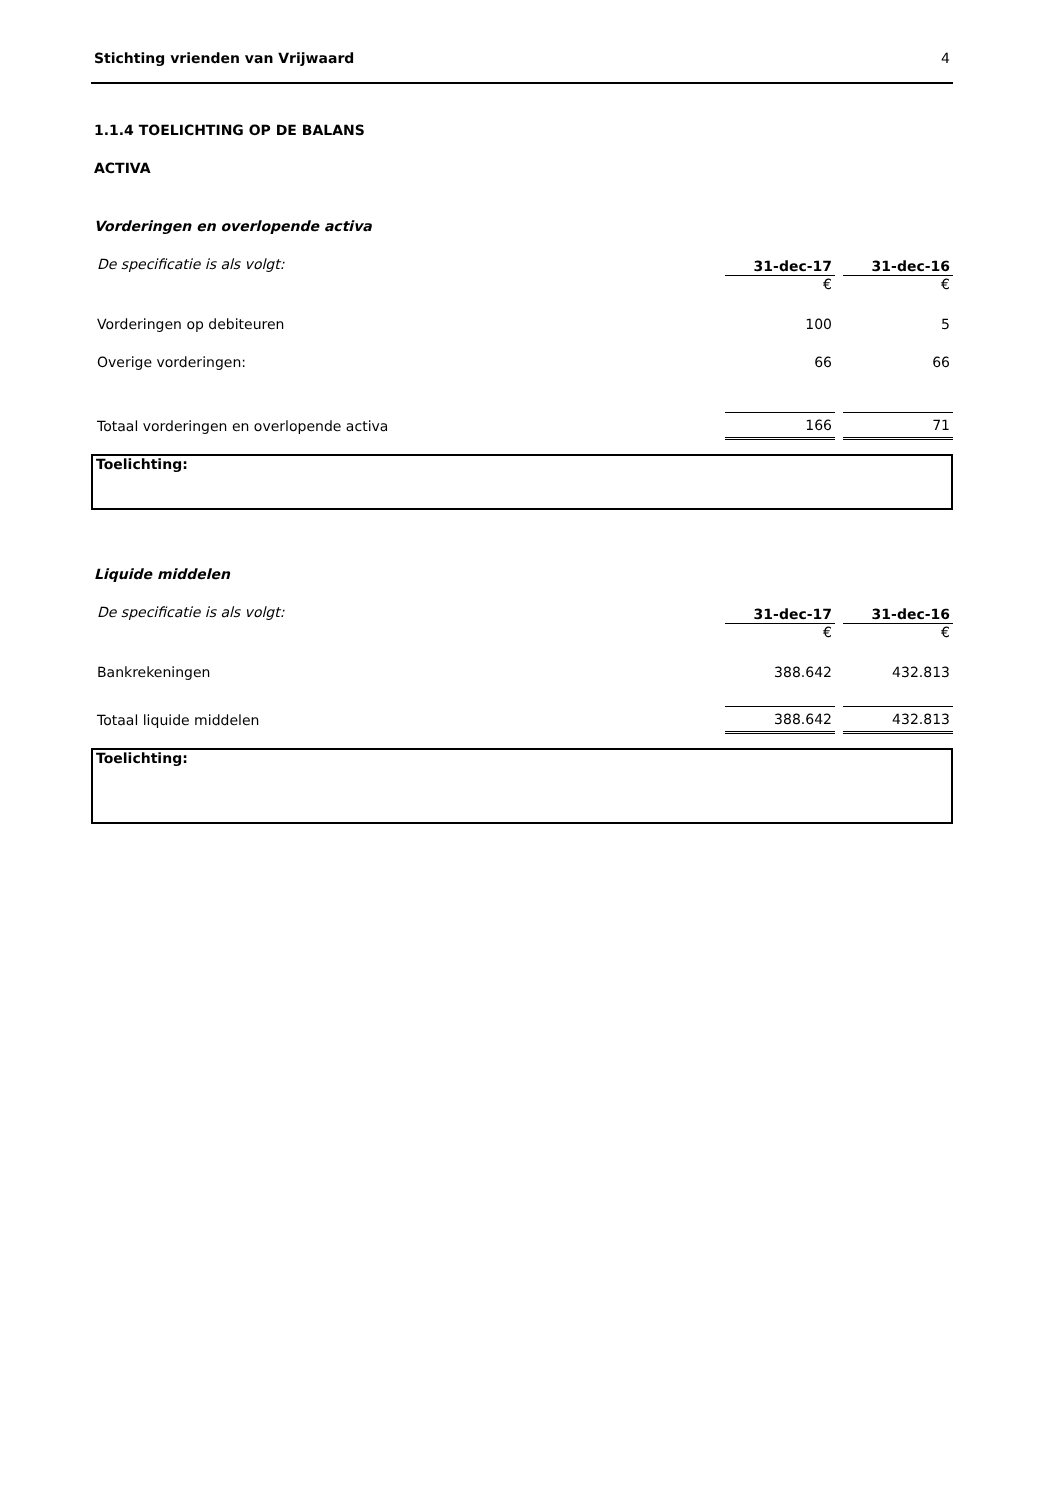Stichting vrienden van Vrijwaard 4
1.1.4 TOELICHTING OP DE BALANS
ACTIVA
Vorderingen en overlopende activa
| De specificatie is als volgt: | 31-dec-17 | 31-dec-16 |
| | € | € |
| Vorderingen op debiteuren | 100 | 5 |
| Overige vorderingen: | 66 | 66 |
| Totaal vorderingen en overlopende activa | 166 | 71 |
Toelichting:
Liquide middelen
| De specificatie is als volgt: | 31-dec-17 | 31-dec-16 |
| | € | € |
| Bankrekeningen | 388.642 | 432.813 |
| Totaal liquide middelen | 388.642 | 432.813 |
Toelichting: